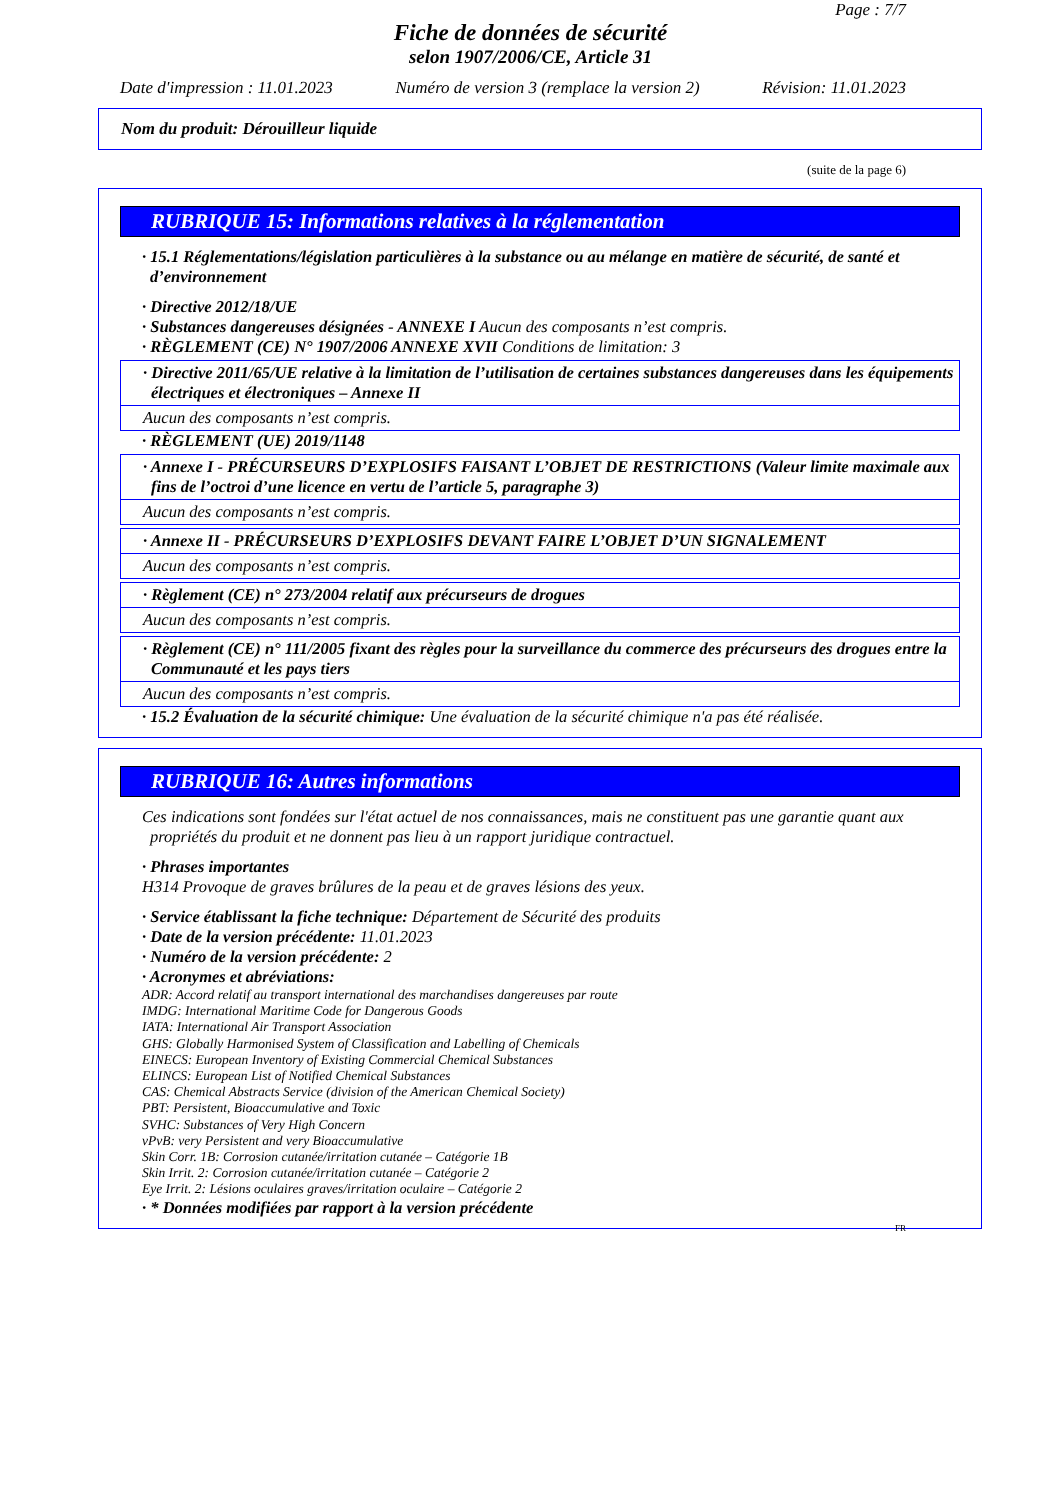Page : 7/7
Fiche de données de sécurité
selon 1907/2006/CE, Article 31
Date d'impression : 11.01.2023 Numéro de version 3 (remplace la version 2) Révision: 11.01.2023
Nom du produit: Dérouilleur liquide
(suite de la page 6)
RUBRIQUE 15: Informations relatives à la réglementation
· 15.1 Réglementations/législation particulières à la substance ou au mélange en matière de sécurité, de santé et d’environnement
· Directive 2012/18/UE
· Substances dangereuses désignées - ANNEXE I Aucun des composants n’est compris.
· RÈGLEMENT (CE) N° 1907/2006 ANNEXE XVII Conditions de limitation: 3
· Directive 2011/65/UE relative à la limitation de l’utilisation de certaines substances dangereuses dans les équipements électriques et électroniques – Annexe II
Aucun des composants n’est compris.
· RÈGLEMENT (UE) 2019/1148
· Annexe I - PRÉCURSEURS D’EXPLOSIFS FAISANT L’OBJET DE RESTRICTIONS (Valeur limite maximale aux fins de l’octroi d’une licence en vertu de l’article 5, paragraphe 3)
Aucun des composants n’est compris.
· Annexe II - PRÉCURSEURS D’EXPLOSIFS DEVANT FAIRE L’OBJET D’UN SIGNALEMENT
Aucun des composants n’est compris.
· Règlement (CE) n° 273/2004 relatif aux précurseurs de drogues
Aucun des composants n’est compris.
· Règlement (CE) n° 111/2005 fixant des règles pour la surveillance du commerce des précurseurs des drogues entre la Communauté et les pays tiers
Aucun des composants n’est compris.
· 15.2 Évaluation de la sécurité chimique: Une évaluation de la sécurité chimique n'a pas été réalisée.
RUBRIQUE 16: Autres informations
Ces indications sont fondées sur l'état actuel de nos connaissances, mais ne constituent pas une garantie quant aux propriétés du produit et ne donnent pas lieu à un rapport juridique contractuel.
· Phrases importantes
H314 Provoque de graves brûlures de la peau et de graves lésions des yeux.
· Service établissant la fiche technique: Département de Sécurité des produits
· Date de la version précédente: 11.01.2023
· Numéro de la version précédente: 2
· Acronymes et abréviations:
ADR: Accord relatif au transport international des marchandises dangereuses par route
IMDG: International Maritime Code for Dangerous Goods
IATA: International Air Transport Association
GHS: Globally Harmonised System of Classification and Labelling of Chemicals
EINECS: European Inventory of Existing Commercial Chemical Substances
ELINCS: European List of Notified Chemical Substances
CAS: Chemical Abstracts Service (division of the American Chemical Society)
PBT: Persistent, Bioaccumulative and Toxic
SVHC: Substances of Very High Concern
vPvB: very Persistent and very Bioaccumulative
Skin Corr. 1B: Corrosion cutanée/irritation cutanée – Catégorie 1B
Skin Irrit. 2: Corrosion cutanée/irritation cutanée – Catégorie 2
Eye Irrit. 2: Lésions oculaires graves/irritation oculaire – Catégorie 2
· * Données modifiées par rapport à la version précédente
FR